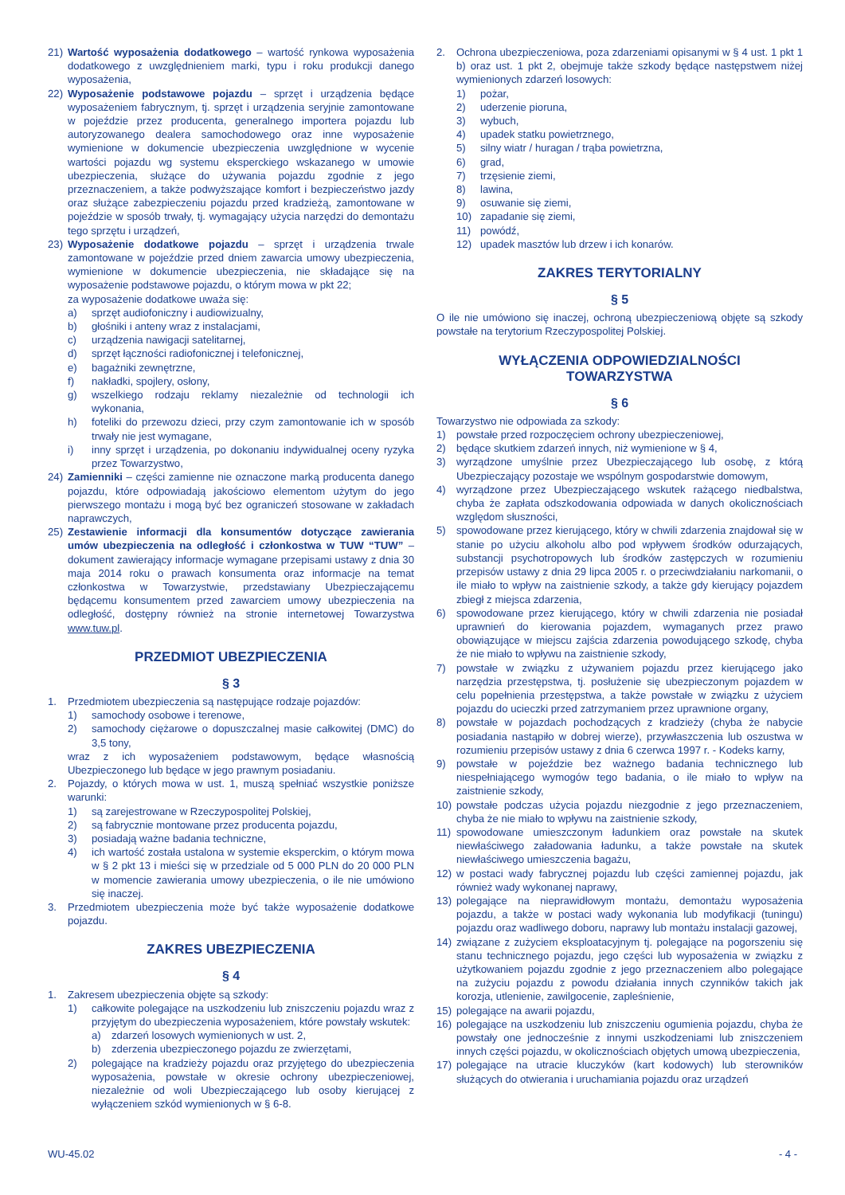21) Wartość wyposażenia dodatkowego – wartość rynkowa wyposażenia dodatkowego z uwzględnieniem marki, typu i roku produkcji danego wyposażenia,
22) Wyposażenie podstawowe pojazdu – sprzęt i urządzenia będące wyposażeniem fabrycznym, tj. sprzęt i urządzenia seryjnie zamontowane w pojeździe przez producenta, generalnego importera pojazdu lub autoryzowanego dealera samochodowego oraz inne wyposażenie wymienione w dokumencie ubezpieczenia uwzględnione w wycenie wartości pojazdu wg systemu eksperckiego wskazanego w umowie ubezpieczenia, służące do używania pojazdu zgodnie z jego przeznaczeniem, a także podwyższające komfort i bezpieczeństwo jazdy oraz służące zabezpieczeniu pojazdu przed kradzieżą, zamontowane w pojeździe w sposób trwały, tj. wymagający użycia narzędzi do demontażu tego sprzętu i urządzeń,
23) Wyposażenie dodatkowe pojazdu – sprzęt i urządzenia trwale zamontowane w pojeździe przed dniem zawarcia umowy ubezpieczenia, wymienione w dokumencie ubezpieczenia, nie składające się na wyposażenie podstawowe pojazdu, o którym mowa w pkt 22;
za wyposażenie dodatkowe uważa się:
a) sprzęt audiofoniczny i audiowizualny,
b) głośniki i anteny wraz z instalacjami,
c) urządzenia nawigacji satelitarnej,
d) sprzęt łączności radiofonicznej i telefonicznej,
e) bagażniki zewnętrzne,
f) nakładki, spojlery, osłony,
g) wszelkiego rodzaju reklamy niezależnie od technologii ich wykonania,
h) foteliki do przewozu dzieci, przy czym zamontowanie ich w sposób trwały nie jest wymagane,
i) inny sprzęt i urządzenia, po dokonaniu indywidualnej oceny ryzyka przez Towarzystwo,
24) Zamienniki – części zamienne nie oznaczone marką producenta danego pojazdu, które odpowiadają jakościowo elementom użytym do jego pierwszego montażu i mogą być bez ograniczeń stosowane w zakładach naprawczych,
25) Zestawienie informacji dla konsumentów dotyczące zawierania umów ubezpieczenia na odległość i członkostwa w TUW “TUW” – dokument zawierający informacje wymagane przepisami ustawy z dnia 30 maja 2014 roku o prawach konsumenta oraz informacje na temat członkostwa w Towarzystwie, przedstawiany Ubezpieczającemu będącemu konsumentem przed zawarciem umowy ubezpieczenia na odległość, dostępny również na stronie internetowej Towarzystwa www.tuw.pl.
PRZEDMIOT UBEZPIECZENIA
§ 3
1. Przedmiotem ubezpieczenia są następujące rodzaje pojazdów:
1) samochody osobowe i terenowe,
2) samochody ciężarowe o dopuszczalnej masie całkowitej (DMC) do 3,5 tony,
wraz z ich wyposażeniem podstawowym, będące własnością Ubezpieczonego lub będące w jego prawnym posiadaniu.
2. Pojazdy, o których mowa w ust. 1, muszą spełniać wszystkie poniższe warunki:
1) są zarejestrowane w Rzeczypospolitej Polskiej,
2) są fabrycznie montowane przez producenta pojazdu,
3) posiadają ważne badania techniczne,
4) ich wartość została ustalona w systemie eksperckim, o którym mowa w § 2 pkt 13 i mieści się w przedziale od 5 000 PLN do 20 000 PLN w momencie zawierania umowy ubezpieczenia, o ile nie umówiono się inaczej.
3. Przedmiotem ubezpieczenia może być także wyposażenie dodatkowe pojazdu.
ZAKRES UBEZPIECZENIA
§ 4
1. Zakresem ubezpieczenia objęte są szkody:
1) całkowite polegające na uszkodzeniu lub zniszczeniu pojazdu wraz z przyjętym do ubezpieczenia wyposażeniem, które powstały wskutek:
a) zdarzeń losowych wymienionych w ust. 2,
b) zderzenia ubezpieczonego pojazdu ze zwierzętami,
2) polegające na kradzieży pojazdu oraz przyjętego do ubezpieczenia wyposażenia, powstałe w okresie ochrony ubezpieczeniowej, niezależnie od woli Ubezpieczającego lub osoby kierującej z wyłączeniem szkód wymienionych w § 6-8.
2. Ochrona ubezpieczeniowa, poza zdarzeniami opisanymi w § 4 ust. 1 pkt 1 b) oraz ust. 1 pkt 2, obejmuje także szkody będące następstwem niżej wymienionych zdarzeń losowych:
1) pożar,
2) uderzenie pioruna,
3) wybuch,
4) upadek statku powietrznego,
5) silny wiatr / huragan / trąba powietrzna,
6) grad,
7) trzęsienie ziemi,
8) lawina,
9) osuwanie się ziemi,
10) zapadanie się ziemi,
11) powódź,
12) upadek masztów lub drzew i ich konarów.
ZAKRES TERYTORIALNY
§ 5
O ile nie umówiono się inaczej, ochroną ubezpieczeniową objęte są szkody powstałe na terytorium Rzeczypospolitej Polskiej.
WYŁĄCZENIA ODPOWIEDZIALNOŚCI
TOWARZYSTWA
§ 6
Towarzystwo nie odpowiada za szkody:
1) powstałe przed rozpoczęciem ochrony ubezpieczeniowej,
2) będące skutkiem zdarzeń innych, niż wymienione w § 4,
3) wyrządzone umyślnie przez Ubezpieczającego lub osobę, z którą Ubezpieczający pozostaje we wspólnym gospodarstwie domowym,
4) wyrządzone przez Ubezpieczającego wskutek rażącego niedbalstwa, chyba że zapłata odszkodowania odpowiada w danych okolicznościach względom słuszności,
5) spowodowane przez kierującego, który w chwili zdarzenia znajdował się w stanie po użyciu alkoholu albo pod wpływem środków odurzających, substancji psychotropowych lub środków zastępczych w rozumieniu przepisów ustawy z dnia 29 lipca 2005 r. o przeciwdziałaniu narkomanii, o ile miało to wpływ na zaistnienie szkody, a także gdy kierujący pojazdem zbiegł z miejsca zdarzenia,
6) spowodowane przez kierującego, który w chwili zdarzenia nie posiadał uprawnień do kierowania pojazdem, wymaganych przez prawo obowiązujące w miejscu zajścia zdarzenia powodującego szkodę, chyba że nie miało to wpływu na zaistnienie szkody,
7) powstałe w związku z używaniem pojazdu przez kierującego jako narzędzia przestępstwa, tj. posłużenie się ubezpieczonym pojazdem w celu popełnienia przestępstwa, a także powstałe w związku z użyciem pojazdu do ucieczki przed zatrzymaniem przez uprawnione organy,
8) powstałe w pojazdach pochodzących z kradzieży (chyba że nabycie posiadania nastąpiło w dobrej wierze), przywłaszczenia lub oszustwa w rozumieniu przepisów ustawy z dnia 6 czerwca 1997 r. - Kodeks karny,
9) powstałe w pojeździe bez ważnego badania technicznego lub niespełniającego wymogów tego badania, o ile miało to wpływ na zaistnienie szkody,
10) powstałe podczas użycia pojazdu niezgodnie z jego przeznaczeniem, chyba że nie miało to wpływu na zaistnienie szkody,
11) spowodowane umieszczonym ładunkiem oraz powstałe na skutek niewłaściwego załadowania ładunku, a także powstałe na skutek niewłaściwego umieszczenia bagażu,
12) w postaci wady fabrycznej pojazdu lub części zamiennej pojazdu, jak również wady wykonanej naprawy,
13) polegające na nieprawidłowym montażu, demontażu wyposażenia pojazdu, a także w postaci wady wykonania lub modyfikacji (tuningu) pojazdu oraz wadliwego doboru, naprawy lub montażu instalacji gazowej,
14) związane z zużyciem eksploatacyjnym tj. polegające na pogorszeniu się stanu technicznego pojazdu, jego części lub wyposażenia w związku z użytkowaniem pojazdu zgodnie z jego przeznaczeniem albo polegające na zużyciu pojazdu z powodu działania innych czynników takich jak korozja, utlenienie, zawilgocenie, zapleśnienie,
15) polegające na awarii pojazdu,
16) polegające na uszkodzeniu lub zniszczeniu ogumienia pojazdu, chyba że powstały one jednocześnie z innymi uszkodzeniami lub zniszczeniem innych części pojazdu, w okolicznościach objętych umową ubezpieczenia,
17) polegające na utracie kluczyków (kart kodowych) lub sterowników służących do otwierania i uruchamiania pojazdu oraz urządzeń
WU-45.02 - 4 -